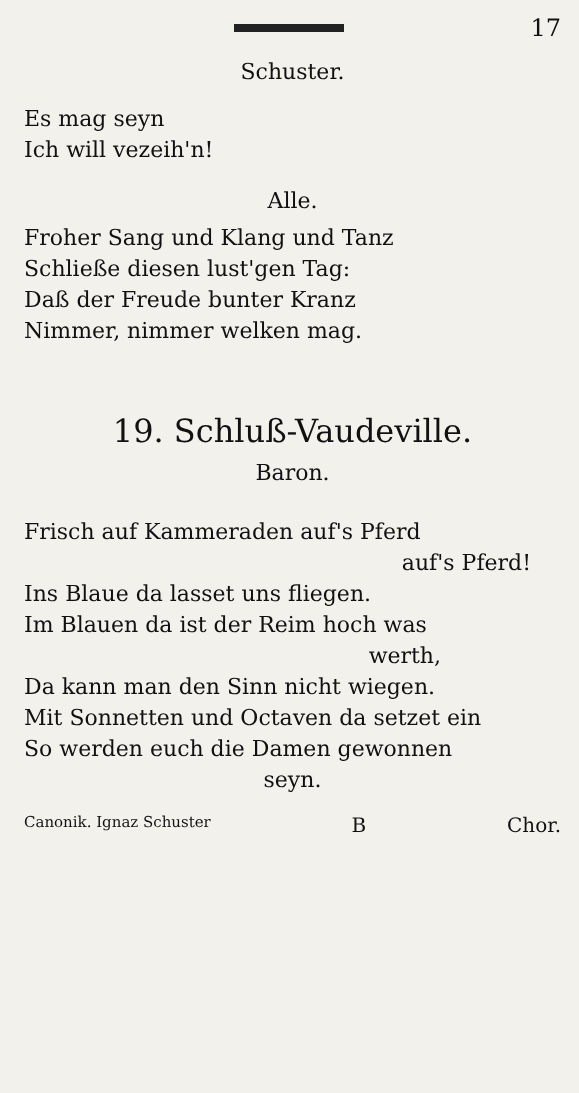17
Schuster.
Es mag seyn
Ich will vezeih'n!
Alle.
Froher Sang und Klang und Tanz
Schließe diesen lust'gen Tag:
Daß der Freude bunter Kranz
Nimmer, nimmer welken mag.
19. Schluß-Vaudeville.
Baron.
Frisch auf Kammeraden auf's Pferd
auf's Pferd!
Ins Blaue da lasset uns fliegen.
Im Blauen da ist der Reim hoch was
werth,
Da kann man den Sinn nicht wiegen.
Mit Sonnetten und Octaven da setzet ein
So werden euch die Damen gewonnen
seyn.
Canonik. Ignaz Schuster B Chor.